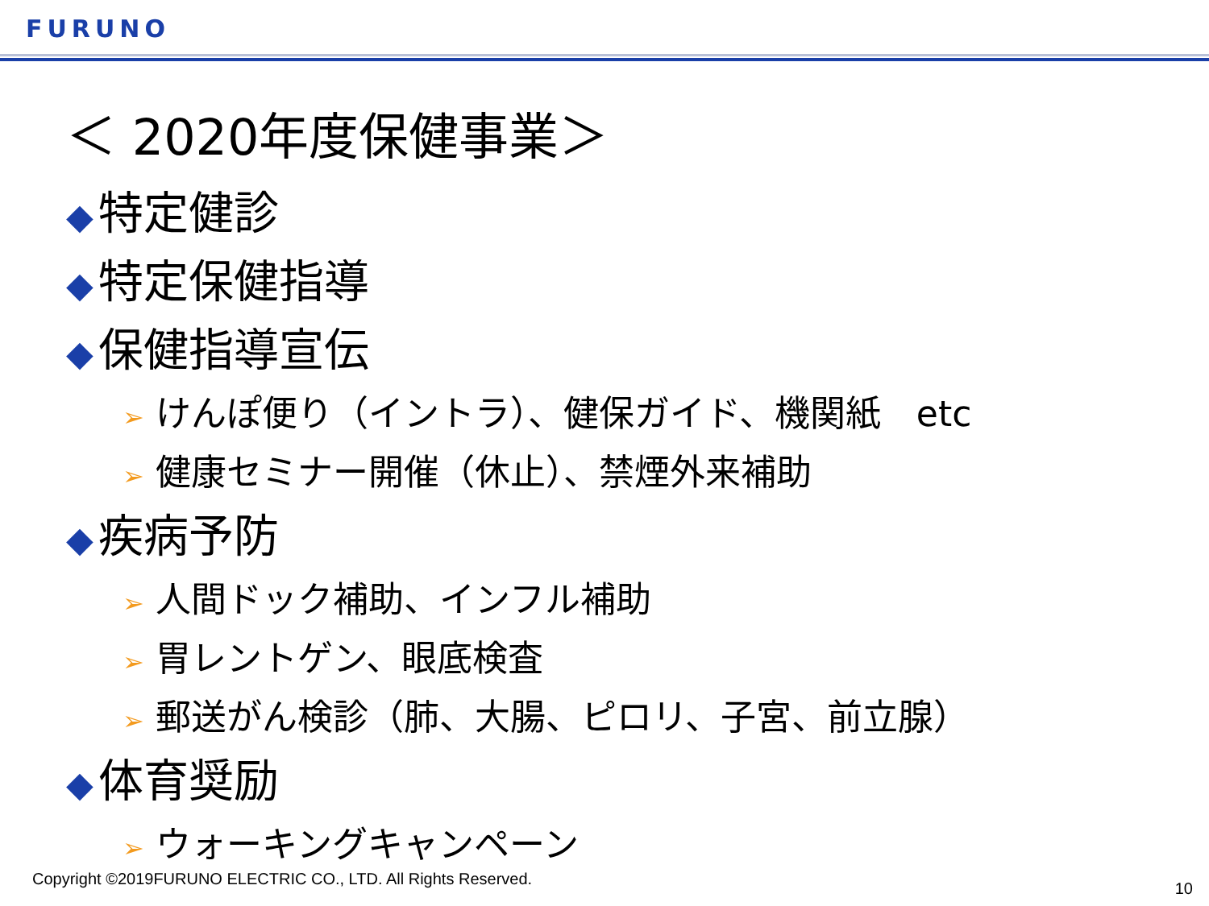FURUNO
＜ 2020年度保健事業＞
◆ 特定健診
◆ 特定保健指導
◆ 保健指導宣伝
➢ けんぽ便り（イントラ）、健保ガイド、機関紙　etc
➢ 健康セミナー開催（休止）、禁煙外来補助
◆ 疾病予防
➢ 人間ドック補助、インフル補助
➢ 胃レントゲン、眼底検査
➢ 郵送がん検診（肺、大腸、ピロリ、子宮、前立腺）
◆ 体育奨励
➢ ウォーキングキャンペーン
Copyright ©2019FURUNO ELECTRIC CO., LTD. All Rights Reserved.
10